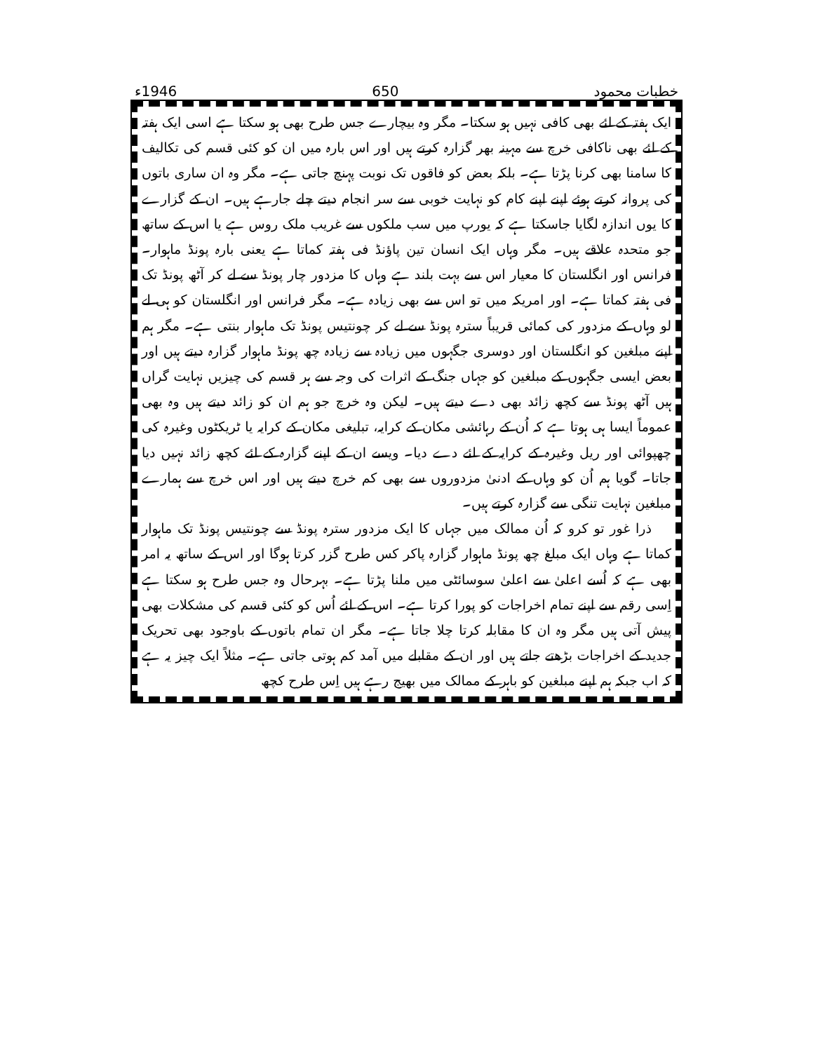خطبات محمود 650 1946ء
ایک ہفتہ کے لئے بھی کافی نہیں ہو سکتا۔ مگر وہ بیچارے جس طرح بھی ہو سکتا ہے اسی ایک ہفتہ کے لئے بھی ناکافی خرچ سے مہینہ بھر گزارہ کرتے ہیں اور اس بارہ میں ان کو کئی قسم کی تکالیف کا سامنا بھی کرنا پڑتا ہے۔ بلکہ بعض کو فاقوں تک نوبت پہنچ جاتی ہے۔ مگر وہ ان ساری باتوں کی پروانہ کرتے ہوئے اپنے اپنے کام کو نہایت خوبی سے سر انجام دیتے چلے جارہے ہیں۔ ان کے گزارے کا یوں اندازہ لگایا جاسکتا ہے کہ یورپ میں سب ملکوں سے غریب ملک روس ہے یا اس کے ساتھ جو متحدہ علاقے ہیں۔ مگر وہاں ایک انسان تین پاؤنڈ فی ہفتہ کماتا ہے یعنی بارہ پونڈ ماہوار۔ فرانس اور انگلستان کا معیار اس سے بہت بلند ہے وہاں کا مزدور چار پونڈ سے لے کر آٹھ پونڈ تک فی ہفتہ کماتا ہے۔ اور امریکہ میں تو اس سے بھی زیادہ ہے۔ مگر فرانس اور انگلستان کو ہی لے لو وہاں کے مزدور کی کمائی قریباً سترہ پونڈ سے لے کر چونتیس پونڈ تک ماہوار بنتی ہے۔ مگر ہم اپنے مبلغین کو انگلستان اور دوسری جگہوں میں زیادہ سے زیادہ چھ پونڈ ماہوار گزارہ دیتے ہیں اور بعض ایسی جگہوں کے مبلغین کو جہاں جنگ کے اثرات کی وجہ سے ہر قسم کی چیزیں نہایت گراں ہیں آٹھ پونڈ سے کچھ زائد بھی دے دیتے ہیں۔ لیکن وہ خرچ جو ہم ان کو زائد دیتے ہیں وہ بھی عموماً ایسا ہی ہوتا ہے کہ اُن کے رہائشی مکان کے کرایہ، تبلیغی مکان کے کرایہ یا ٹریکٹوں وغیرہ کی چھپوائی اور ریل وغیرہ کے کرایہ کے لئے دے دیا۔ ویسے ان کے اپنے گزارہ کے لئے کچھ زائد نہیں دیا جاتا۔ گویا ہم اُن کو وہاں کے ادنیٰ مزدوروں سے بھی کم خرچ دیتے ہیں اور اس خرچ سے ہمارے مبلغین نہایت تنگی سے گزارہ کرتے ہیں۔
ذرا غور تو کرو کہ اُن ممالک میں جہاں کا ایک مزدور سترہ پونڈ سے چونتیس پونڈ تک ماہوار کماتا ہے وہاں ایک مبلغ چھ پونڈ ماہوار گزارہ پاکر کس طرح گزر کرتا ہوگا اور اس کے ساتھ یہ امر بھی ہے کہ اُسے اعلیٰ سے اعلیٰ سوسائٹی میں ملنا پڑتا ہے۔ بہرحال وہ جس طرح ہو سکتا ہے اِسی رقم سے اپنے تمام اخراجات کو پورا کرتا ہے۔ اس کے لئے اُس کو کئی قسم کی مشکلات بھی پیش آتی ہیں مگر وہ ان کا مقابلہ کرتا چلا جاتا ہے۔ مگر ان تمام باتوں کے باوجود بھی تحریک جدید کے اخراجات بڑھتے جاتے ہیں اور ان کے مقابلے میں آمد کم ہوتی جاتی ہے۔ مثلاً ایک چیز یہ ہے کہ اب جبکہ ہم اپنے مبلغین کو باہر کے ممالک میں بھیج رہے ہیں اِس طرح کچھ